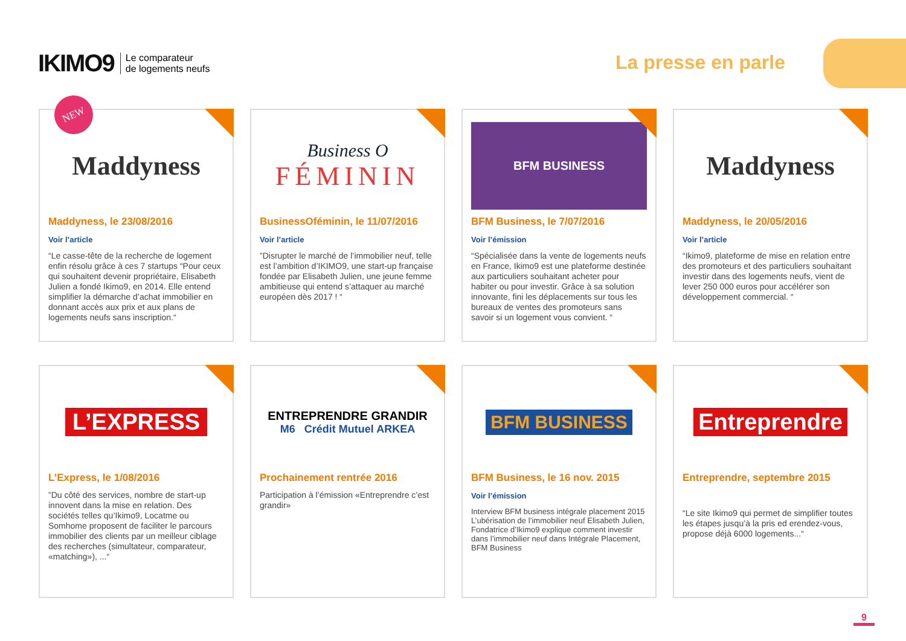IKIMO9 Le comparateur
de logements neufs
La presse en parle
NEW
Maddyness
Maddyness, le 23/08/2016
Voir l’article
“Le casse-tête de la recherche de logement enfin résolu grâce à ces 7 startups “Pour ceux qui souhaitent devenir propriétaire, Elisabeth Julien a fondé Ikimo9, en 2014. Elle entend simplifier la démarche d’achat immobilier en donnant accès aux prix et aux plans de logements neufs sans inscription.“
Business O
FÉMININ
BusinessOféminin, le 11/07/2016
Voir l’article
”Disrupter le marché de l’immobilier neuf, telle est l’ambition d’IKIMO9, une start-up française fondée par Elisabeth Julien, une jeune femme ambitieuse qui entend s’attaquer au marché européen dès 2017 ! “
BFM BUSINESS
BFM Business, le 7/07/2016
Voir l’émission
“Spécialisée dans la vente de logements neufs en France, Ikimo9 est une plateforme destinée aux particuliers souhaitant acheter pour habiter ou pour investir. Grâce à sa solution innovante, fini les déplacements sur tous les bureaux de ventes des promoteurs sans savoir si un logement vous convient. “
Maddyness
Maddyness, le 20/05/2016
Voir l’article
“Ikimo9, plateforme de mise en relation entre des promoteurs et des particuliers souhaitant investir dans des logements neufs, vient de lever 250 000 euros pour accélérer son développement commercial. “
L’EXPRESS
L’Express, le 1/08/2016
”Du côté des services, nombre de start-up innovent dans la mise en relation. Des sociétés telles qu’Ikimo9, Locatme ou Somhome proposent de faciliter le parcours immobilier des clients par un meilleur ciblage des recherches (simultateur, comparateur, «matching»), ...“
ENTREPRENDRE GRANDIR
M6 Crédit Mutuel ARKEA
Prochainement rentrée 2016
Participation à l’émission «Entreprendre c’est grandir»
BFM BUSINESS
BFM Business, le 16 nov. 2015
Voir l’émission
Interview BFM business intégrale placement 2015 L’ubérisation de l’immobilier neuf Elisabeth Julien, Fondatrice d’Ikimo9 explique comment investir dans l’immobilier neuf dans Intégrale Placement, BFM Business
Entreprendre
Entreprendre, septembre 2015
“Le site Ikimo9 qui permet de simplifier toutes les étapes jusqu’à la pris ed erendez-vous, propose déjà 6000 logements...“
9